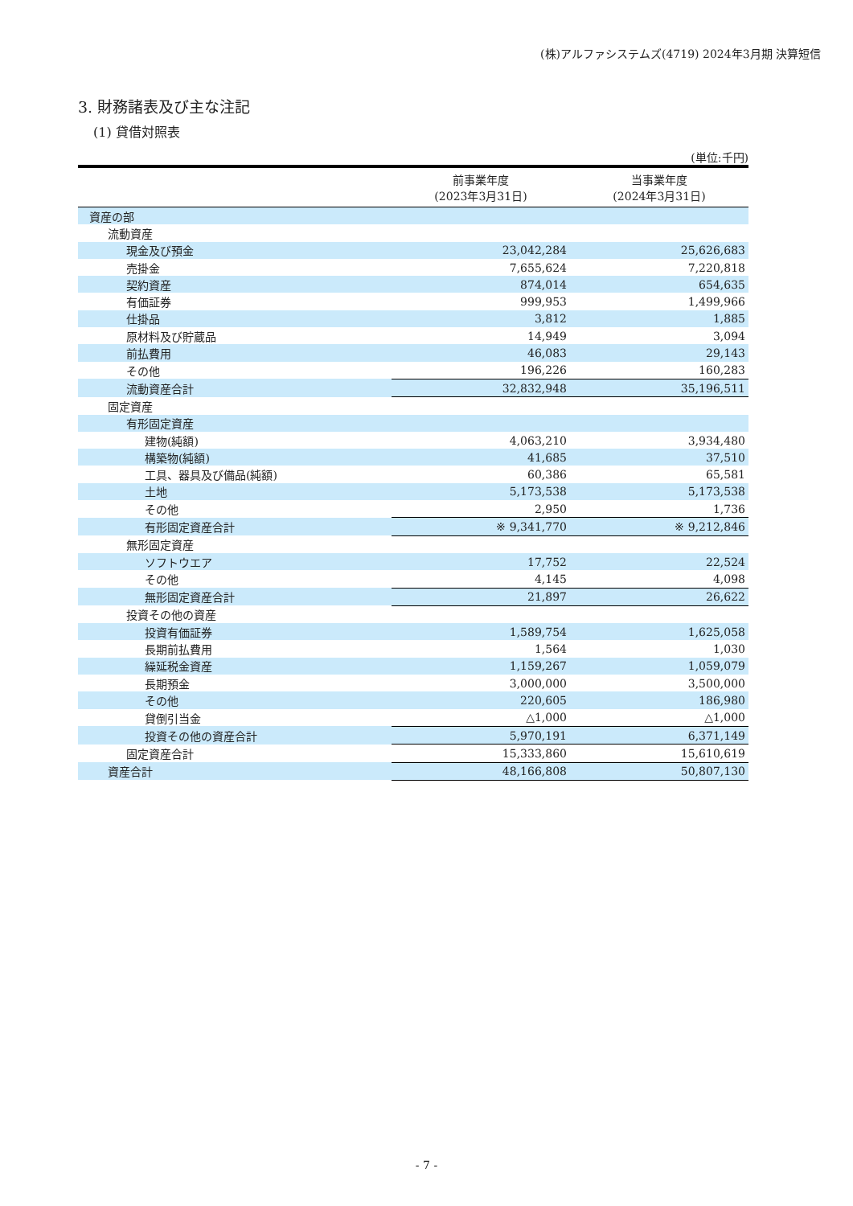(株)アルファシステムズ(4719) 2024年3月期 決算短信
3. 財務諸表及び主な注記
(1) 貸借対照表
(単位:千円)
| | 前事業年度 (2023年3月31日) | 当事業年度 (2024年3月31日) |
| --- | --- | --- |
| 資産の部 | | |
| 流動資産 | | |
| 現金及び預金 | 23,042,284 | 25,626,683 |
| 売掛金 | 7,655,624 | 7,220,818 |
| 契約資産 | 874,014 | 654,635 |
| 有価証券 | 999,953 | 1,499,966 |
| 仕掛品 | 3,812 | 1,885 |
| 原材料及び貯蔵品 | 14,949 | 3,094 |
| 前払費用 | 46,083 | 29,143 |
| その他 | 196,226 | 160,283 |
| 流動資産合計 | 32,832,948 | 35,196,511 |
| 固定資産 | | |
| 有形固定資産 | | |
| 建物(純額) | 4,063,210 | 3,934,480 |
| 構築物(純額) | 41,685 | 37,510 |
| 工具、器具及び備品(純額) | 60,386 | 65,581 |
| 土地 | 5,173,538 | 5,173,538 |
| その他 | 2,950 | 1,736 |
| 有形固定資産合計 | ※ 9,341,770 | ※ 9,212,846 |
| 無形固定資産 | | |
| ソフトウエア | 17,752 | 22,524 |
| その他 | 4,145 | 4,098 |
| 無形固定資産合計 | 21,897 | 26,622 |
| 投資その他の資産 | | |
| 投資有価証券 | 1,589,754 | 1,625,058 |
| 長期前払費用 | 1,564 | 1,030 |
| 繰延税金資産 | 1,159,267 | 1,059,079 |
| 長期預金 | 3,000,000 | 3,500,000 |
| その他 | 220,605 | 186,980 |
| 貸倒引当金 | △1,000 | △1,000 |
| 投資その他の資産合計 | 5,970,191 | 6,371,149 |
| 固定資産合計 | 15,333,860 | 15,610,619 |
| 資産合計 | 48,166,808 | 50,807,130 |
- 7 -